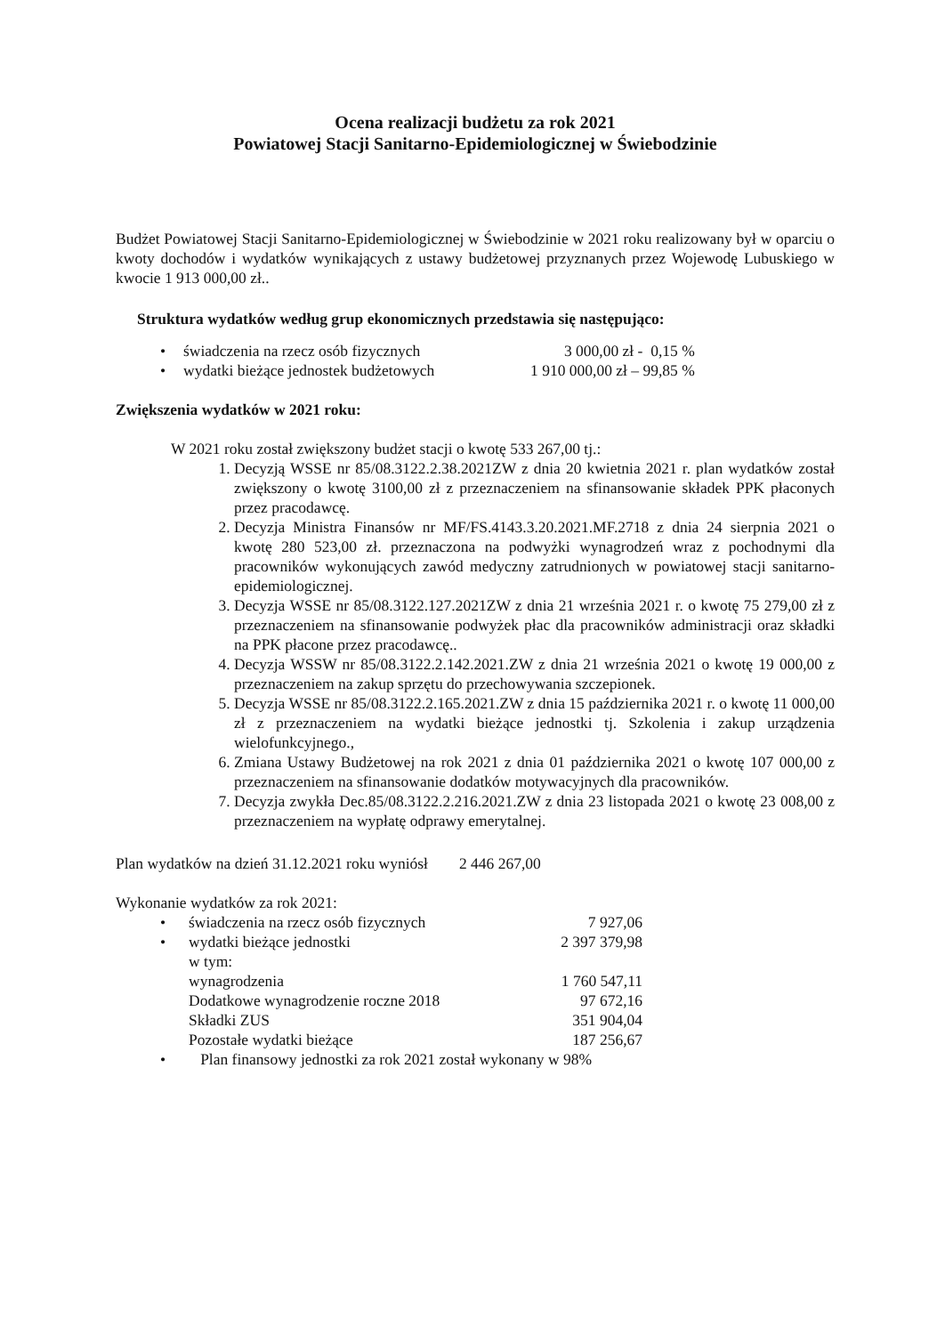Ocena realizacji budżetu za rok 2021
Powiatowej Stacji Sanitarno-Epidemiologicznej w Świebodzinie
Budżet Powiatowej Stacji Sanitarno-Epidemiologicznej w Świebodzinie w 2021 roku realizowany był w oparciu o kwoty dochodów i wydatków wynikających z ustawy budżetowej przyznanych przez Wojewodę Lubuskiego w kwocie 1 913 000,00 zł..
Struktura wydatków według grup ekonomicznych przedstawia się następująco:
| • | świadczenia na rzecz osób fizycznych | 3 000,00 zł - 0,15 % |
| • | wydatki bieżące jednostek budżetowych | 1 910 000,00 zł – 99,85 % |
Zwiększenia wydatków w 2021 roku:
W 2021 roku został zwiększony budżet stacji o kwotę 533 267,00 tj.:
1. Decyzją WSSE nr 85/08.3122.2.38.2021ZW z dnia 20 kwietnia 2021 r. plan wydatków został zwiększony o kwotę 3100,00 zł z przeznaczeniem na sfinansowanie składek PPK płaconych przez pracodawcę.
2. Decyzja Ministra Finansów nr MF/FS.4143.3.20.2021.MF.2718 z dnia 24 sierpnia 2021 o kwotę 280 523,00 zł. przeznaczona na podwyżki wynagrodzeń wraz z pochodnymi dla pracowników wykonujących zawód medyczny zatrudnionych w powiatowej stacji sanitarno-epidemiologicznej.
3. Decyzja WSSE nr 85/08.3122.127.2021ZW z dnia 21 września 2021 r. o kwotę 75 279,00 zł z przeznaczeniem na sfinansowanie podwyżek płac dla pracowników administracji oraz składki na PPK płacone przez pracodawcę..
4. Decyzja WSSW nr 85/08.3122.2.142.2021.ZW z dnia 21 września 2021 o kwotę 19 000,00 z przeznaczeniem na zakup sprzętu do przechowywania szczepionek.
5. Decyzja WSSE nr 85/08.3122.2.165.2021.ZW z dnia 15 października 2021 r. o kwotę 11 000,00 zł z przeznaczeniem na wydatki bieżące jednostki tj. Szkolenia i zakup urządzenia wielofunkcyjnego.,
6. Zmiana Ustawy Budżetowej na rok 2021 z dnia 01 października 2021 o kwotę 107 000,00 z przeznaczeniem na sfinansowanie dodatków motywacyjnych dla pracowników.
7. Decyzja zwykła Dec.85/08.3122.2.216.2021.ZW z dnia 23 listopada 2021 o kwotę 23 008,00 z przeznaczeniem na wypłatę odprawy emerytalnej.
Plan wydatków na dzień 31.12.2021 roku wyniósł 2 446 267,00
Wykonanie wydatków za rok 2021:
| • | świadczenia na rzecz osób fizycznych | 7 927,06 |
| • | wydatki bieżące jednostki | 2 397 379,98 |
| | w tym: | |
| | wynagrodzenia | 1 760 547,11 |
| | Dodatkowe wynagrodzenie roczne 2018 | 97 672,16 |
| | Składki ZUS | 351 904,04 |
| | Pozostałe wydatki bieżące | 187 256,67 |
| • | Plan finansowy jednostki za rok 2021 został wykonany w 98% | |